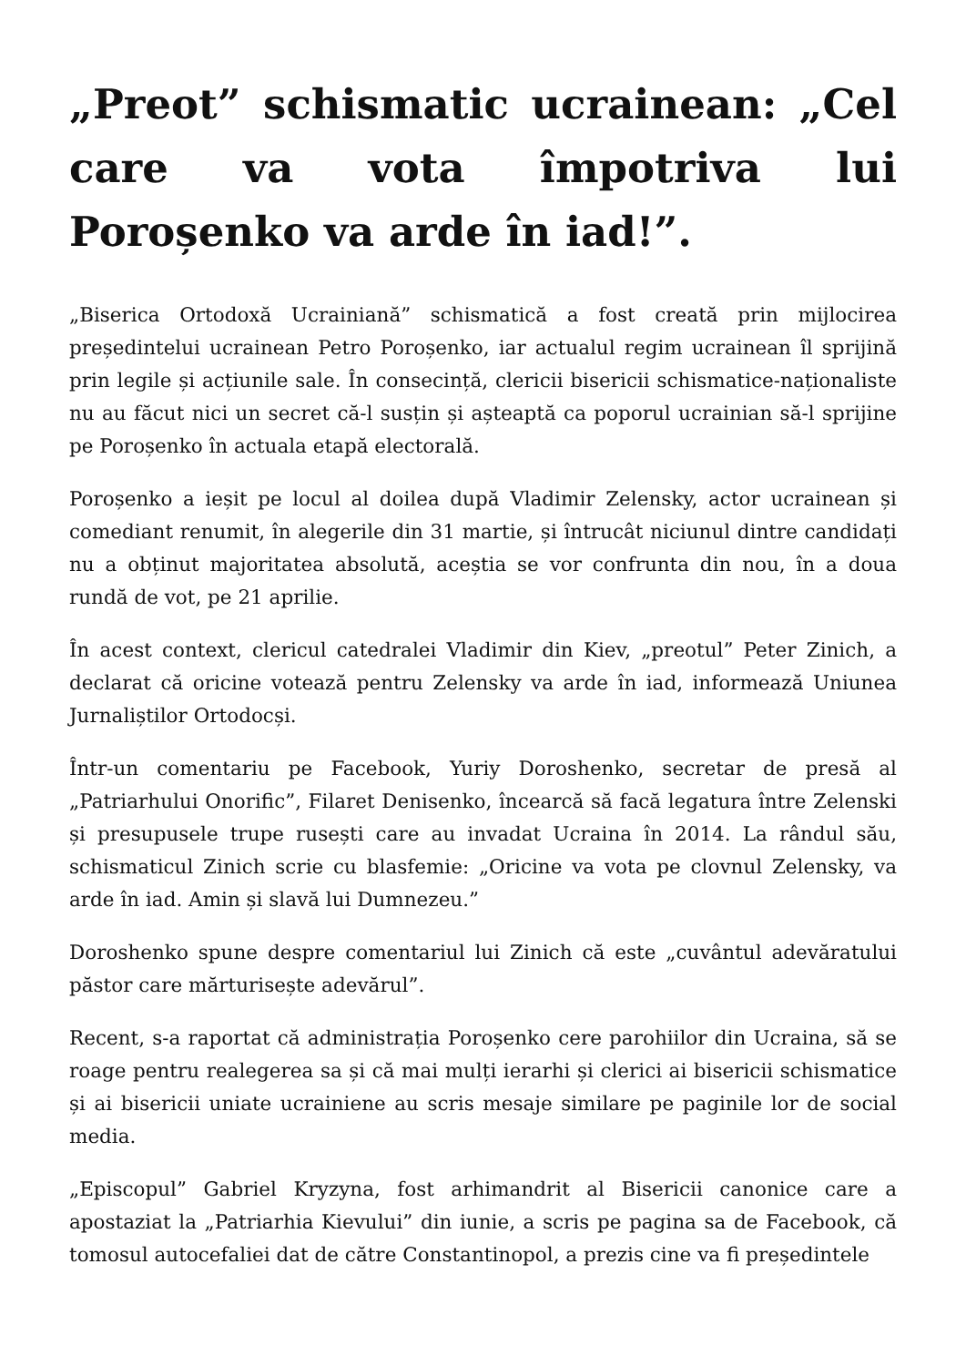„Preot” schismatic ucrainean: „Cel care va vota împotriva lui Poroșenko va arde în iad!”.
„Biserica Ortodoxă Ucrainiană” schismatică a fost creată prin mijlocirea președintelui ucrainean Petro Poroșenko, iar actualul regim ucrainean îl sprijină prin legile și acțiunile sale. În consecință, clericii bisericii schismatice-naționaliste nu au făcut nici un secret că-l susțin și așteaptă ca poporul ucrainian să-l sprijine pe Poroșenko în actuala etapă electorală.
Poroșenko a ieșit pe locul al doilea după Vladimir Zelensky, actor ucrainean și comediant renumit, în alegerile din 31 martie, și întrucât niciunul dintre candidați nu a obținut majoritatea absolută, aceștia se vor confrunta din nou, în a doua rundă de vot, pe 21 aprilie.
În acest context, clericul catedralei Vladimir din Kiev, „preotul” Peter Zinich, a declarat că oricine votează pentru Zelensky va arde în iad, informează Uniunea Jurnaliștilor Ortodocși.
Într-un comentariu pe Facebook, Yuriy Doroshenko, secretar de presă al „Patriarhului Onorific”, Filaret Denisenko, încearcă să facă legatura între Zelenski și presupusele trupe rusești care au invadat Ucraina în 2014. La rândul său, schismaticul Zinich scrie cu blasfemie: „Oricine va vota pe clovnul Zelensky, va arde în iad. Amin și slavă lui Dumnezeu.”
Doroshenko spune despre comentariul lui Zinich că este „cuvântul adevăratului păstor care mărturisește adevărul”.
Recent, s-a raportat că administrația Poroșenko cere parohiilor din Ucraina, să se roage pentru realegerea sa și că mai mulți ierarhi și clerici ai bisericii schismatice și ai bisericii uniate ucrainiene au scris mesaje similare pe paginile lor de social media.
„Episcopul” Gabriel Kryzyna, fost arhimandrit al Bisericii canonice care a apostaziat la „Patriarhia Kievului” din iunie, a scris pe pagina sa de Facebook, că tomosul autocefaliei dat de către Constantinopol, a prezis cine va fi președintele